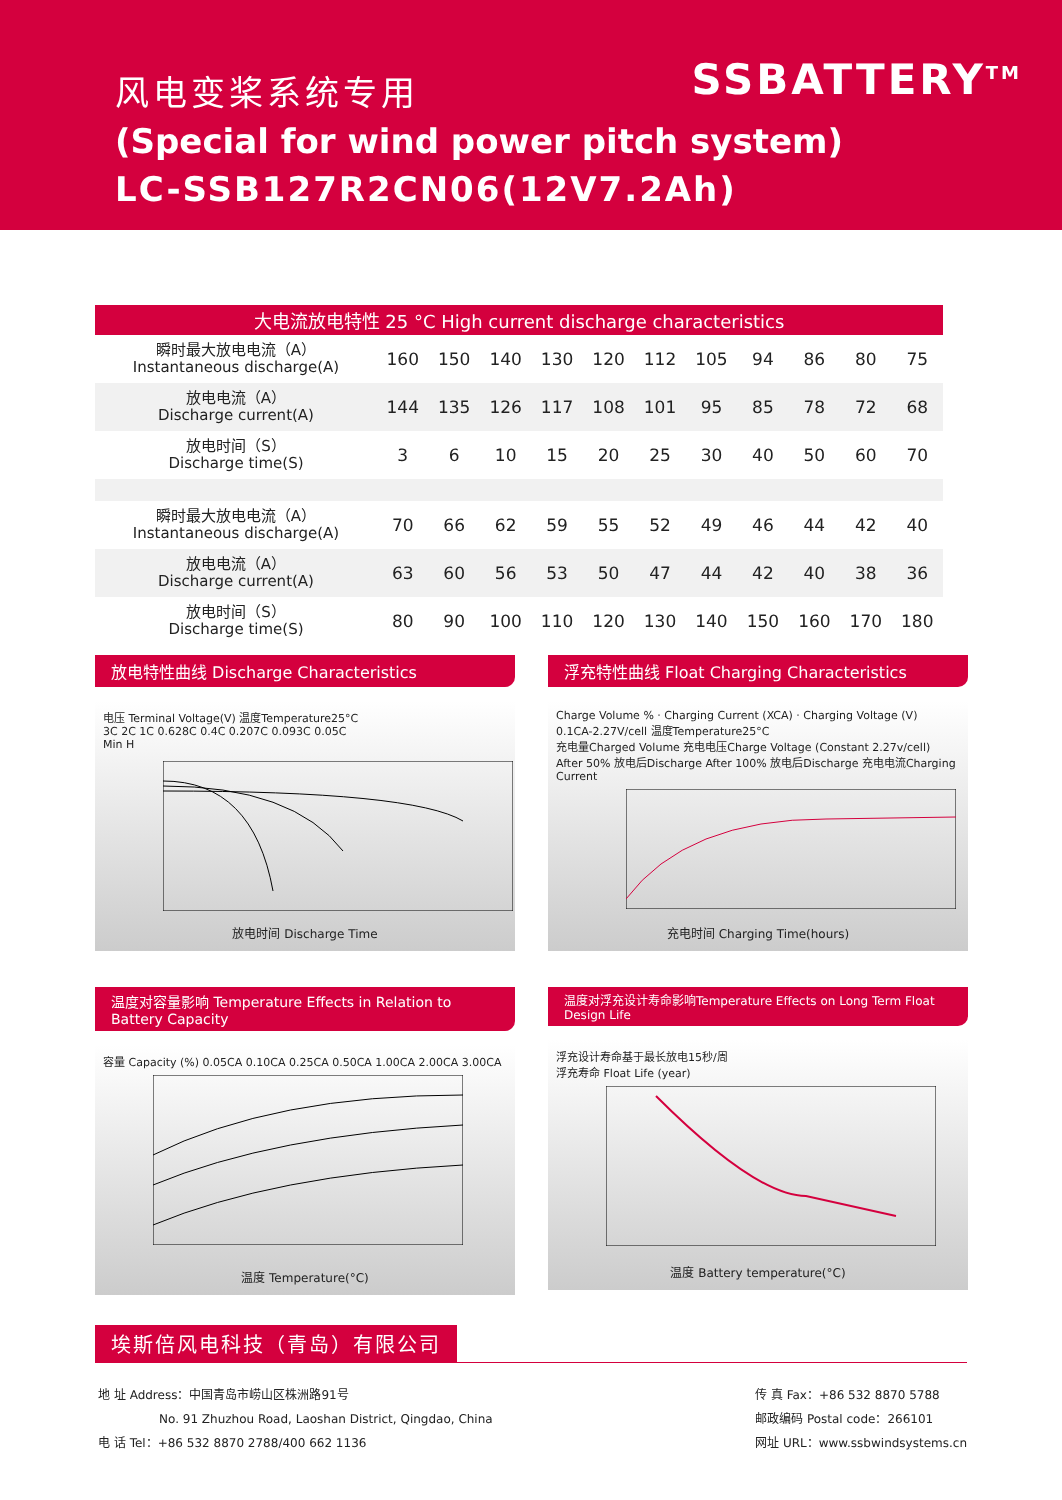SSBATTERY<sup>TM</sup>
风电变桨系统专用
(Special for wind power pitch system)
LC-SSB127R2CN06(12V7.2Ah)
| 大电流放电特性 25 °C High current discharge characteristics | | | | | | | | | | | |
| --- | --- | --- | --- | --- | --- | --- | --- | --- | --- | --- | --- |
| 瞬时最大放电电流（A） Instantaneous discharge(A) | 160 | 150 | 140 | 130 | 120 | 112 | 105 | 94 | 86 | 80 | 75 |
| 放电电流（A） Discharge current(A) | 144 | 135 | 126 | 117 | 108 | 101 | 95 | 85 | 78 | 72 | 68 |
| 放电时间（S） Discharge time(S) | 3 | 6 | 10 | 15 | 20 | 25 | 30 | 40 | 50 | 60 | 70 |
| 瞬时最大放电电流（A） Instantaneous discharge(A) | 70 | 66 | 62 | 59 | 55 | 52 | 49 | 46 | 44 | 42 | 40 |
| 放电电流（A） Discharge current(A) | 63 | 60 | 56 | 53 | 50 | 47 | 44 | 42 | 40 | 38 | 36 |
| 放电时间（S） Discharge time(S) | 80 | 90 | 100 | 110 | 120 | 130 | 140 | 150 | 160 | 170 | 180 |
放电特性曲线 Discharge Characteristics
电压 Terminal Voltage(V) 温度Temperature25°C
3C 2C 1C 0.628C 0.4C 0.207C 0.093C 0.05C
Min H
放电时间 Discharge Time
浮充特性曲线 Float Charging Characteristics
Charge Volume % · Charging Current (XCA) · Charging Voltage (V)
0.1CA-2.27V/cell 温度Temperature25°C
充电量Charged Volume 充电电压Charge Voltage (Constant 2.27v/cell) After 50% 放电后Discharge After 100% 放电后Discharge 充电电流Charging Current
充电时间 Charging Time(hours)
温度对容量影响 Temperature Effects in Relation to Battery Capacity
容量 Capacity (%) 0.05CA 0.10CA 0.25CA 0.50CA 1.00CA 2.00CA 3.00CA
温度 Temperature(°C)
温度对浮充设计寿命影响Temperature Effects on Long Term Float Design Life
浮充设计寿命基于最长放电15秒/周
浮充寿命 Float Life (year)
温度 Battery temperature(°C)
埃斯倍风电科技（青岛）有限公司
地 址 Address：中国青岛市崂山区株洲路91号
No. 91 Zhuzhou Road, Laoshan District, Qingdao, China
电 话 Tel：+86 532 8870 2788/400 662 1136
传 真 Fax：+86 532 8870 5788
邮政编码 Postal code：266101
网址 URL：www.ssbwindsystems.cn